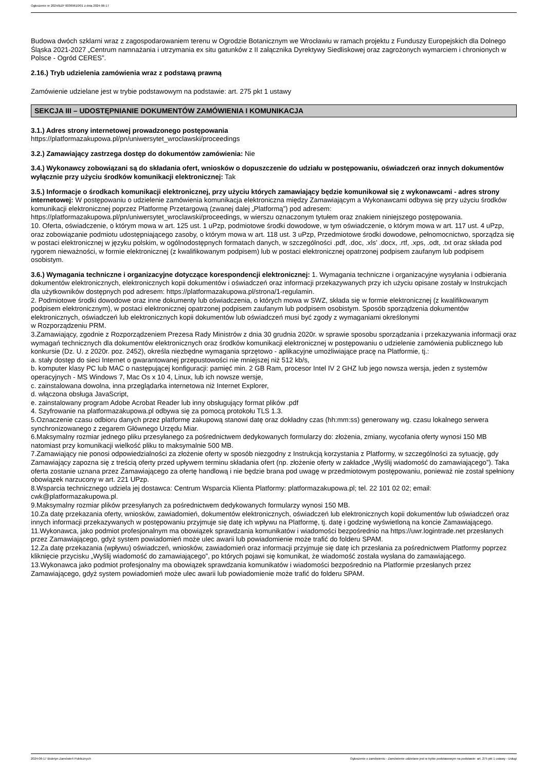Ogłoszenie nr 2024/BZP 00369610/01 z dnia 2024-06-17
Budowa dwóch szklarni wraz z zagospodarowaniem terenu w Ogrodzie Botanicznym we Wrocławiu w ramach projektu z Funduszy Europejskich dla Dolnego Śląska 2021-2027 „Centrum namnażania i utrzymania ex situ gatunków z II załącznika Dyrektywy Siedliskowej oraz zagrożonych wymarciem i chronionych w Polsce - Ogród CERES”.
2.16.) Tryb udzielenia zamówienia wraz z podstawą prawną
Zamówienie udzielane jest w trybie podstawowym na podstawie: art. 275 pkt 1 ustawy
SEKCJA III – UDOSTĘPNIANIE DOKUMENTÓW ZAMÓWIENIA I KOMUNIKACJA
3.1.) Adres strony internetowej prowadzonego postępowania
https://platformazakupowa.pl/pn/uniwersytet_wroclawski/proceedings
3.2.) Zamawiający zastrzega dostęp do dokumentów zamówienia: Nie
3.4.) Wykonawcy zobowiązani są do składania ofert, wniosków o dopuszczenie do udziału w postępowaniu, oświadczeń oraz innych dokumentów wyłącznie przy użyciu środków komunikacji elektronicznej: Tak
3.5.) Informacje o środkach komunikacji elektronicznej, przy użyciu których zamawiający będzie komunikował się z wykonawcami - adres strony internetowej: W postępowaniu o udzielenie zamówienia komunikacja elektroniczna między Zamawiającym a Wykonawcami odbywa się przy użyciu środków komunikacji elektronicznej poprzez Platformę Przetargową (zwanej dalej „Platformą”) pod adresem: https://platformazakupowa.pl/pn/uniwersytet_wroclawski/proceedings, w wierszu oznaczonym tytułem oraz znakiem niniejszego postępowania.
10. Oferta, oświadczenie, o którym mowa w art. 125 ust. 1 uPzp, podmiotowe środki dowodowe, w tym oświadczenie, o którym mowa w art. 117 ust. 4 uPzp, oraz zobowiązanie podmiotu udostępniającego zasoby, o którym mowa w art. 118 ust. 3 uPzp, Przedmiotowe środki dowodowe, pełnomocnictwo, sporządza się w postaci elektronicznej w języku polskim, w ogólnodostępnych formatach danych, w szczególności .pdf, .doc, .xls’ .docx, .rtf, .xps, .odt, .txt oraz składa pod rygorem nieważności, w formie elektronicznej (z kwalifikowanym podpisem) lub w postaci elektronicznej opatrzonej podpisem zaufanym lub podpisem osobistym.
3.6.) Wymagania techniczne i organizacyjne dotyczące korespondencji elektronicznej: 1. Wymagania techniczne i organizacyjne wysyłania i odbierania dokumentów elektronicznych, elektronicznych kopii dokumentów i oświadczeń oraz informacji przekazywanych przy ich użyciu opisane zostały w Instrukcjach dla użytkowników dostępnych pod adresem: https://platformazakupowa.pl/strona/1-regulamin.
2. Podmiotowe środki dowodowe oraz inne dokumenty lub oświadczenia, o których mowa w SWZ, składa się w formie elektronicznej (z kwalifikowanym podpisem elektronicznym), w postaci elektronicznej opatrzonej podpisem zaufanym lub podpisem osobistym. Sposób sporządzenia dokumentów elektronicznych, oświadczeń lub elektronicznych kopii dokumentów lub oświadczeń musi być zgody z wymaganiami określonymi
w Rozporządzeniu PRM.
3.Zamawiający, zgodnie z Rozporządzeniem Prezesa Rady Ministrów z dnia 30 grudnia 2020r. w sprawie sposobu sporządzania i przekazywania informacji oraz wymagań technicznych dla dokumentów elektronicznych oraz środków komunikacji elektronicznej w postępowaniu o udzielenie zamówienia publicznego lub konkursie (Dz. U. z 2020r. poz. 2452), określa niezbędne wymagania sprzętowo - aplikacyjne umożliwiające pracę na Platformie, tj.:
a. stały dostęp do sieci Internet o gwarantowanej przepustowości nie mniejszej niż 512 kb/s,
b. komputer klasy PC lub MAC o następującej konfiguracji: pamięć min. 2 GB Ram, procesor Intel IV 2 GHZ lub jego nowsza wersja, jeden z systemów operacyjnych - MS Windows 7, Mac Os x 10 4, Linux, lub ich nowsze wersje,
c. zainstalowana dowolna, inna przeglądarka internetowa niż Internet Explorer,
d. włączona obsługa JavaScript,
e. zainstalowany program Adobe Acrobat Reader lub inny obsługujący format plików .pdf
4. Szyfrowanie na platformazakupowa.pl odbywa się za pomocą protokołu TLS 1.3.
5.Oznaczenie czasu odbioru danych przez platformę zakupową stanowi datę oraz dokładny czas (hh:mm:ss) generowany wg. czasu lokalnego serwera synchronizowanego z zegarem Głównego Urzędu Miar.
6.Maksymalny rozmiar jednego pliku przesyłanego za pośrednictwem dedykowanych formularzy do: złożenia, zmiany, wycofania oferty wynosi 150 MB natomiast przy komunikacji wielkość pliku to maksymalnie 500 MB.
7.Zamawiający nie ponosi odpowiedzialności za złożenie oferty w sposób niezgodny z Instrukcją korzystania z Platformy, w szczególności za sytuację, gdy Zamawiający zapozna się z treścią oferty przed upływem terminu składania ofert (np. złożenie oferty w zakładce „Wyślij wiadomość do zamawiającego”). Taka oferta zostanie uznana przez Zamawiającego za ofertę handlową i nie będzie brana pod uwagę w przedmiotowym postępowaniu, ponieważ nie został spełniony obowiązek narzucony w art. 221 UPzp.
8.Wsparcia technicznego udziela jej dostawca: Centrum Wsparcia Klienta Platformy: platformazakupowa.pl; tel. 22 101 02 02; email: cwk@platformazakupowa.pl.
9.Maksymalny rozmiar plików przesyłanych za pośrednictwem dedykowanych formularzy wynosi 150 MB.
10.Za datę przekazania oferty, wniosków, zawiadomień, dokumentów elektronicznych, oświadczeń lub elektronicznych kopii dokumentów lub oświadczeń oraz innych informacji przekazywanych w postępowaniu przyjmuje się datę ich wpływu na Platformę, tj. datę i godzinę wyświetloną na koncie Zamawiającego.
11.Wykonawca, jako podmiot profesjonalnym ma obowiązek sprawdzania komunikatów i wiadomości bezpośrednio na https://uwr.logintrade.net przesłanych przez Zamawiającego, gdyż system powiadomień może ulec awarii lub powiadomienie może trafić do folderu SPAM.
12.Za datę przekazania (wpływu) oświadczeń, wniosków, zawiadomień oraz informacji przyjmuje się datę ich przesłania za pośrednictwem Platformy poprzez kliknięcie przycisku „Wyślij wiadomość do zamawiającego”, po których pojawi się komunikat, że wiadomość została wysłana do zamawiającego.
13.Wykonawca jako podmiot profesjonalny ma obowiązek sprawdzania komunikatów i wiadomości bezpośrednio na Platformie przesłanych przez Zamawiającego, gdyż system powiadomień może ulec awarii lub powiadomienie może trafić do folderu SPAM.
2024-06-17 Biuletyn Zamówień Publicznych Ogłoszenie o zamówieniu - Zamówienie udzielane jest w trybie podstawowym na podstawie: art. 275 pkt 1 ustawy - Usługi